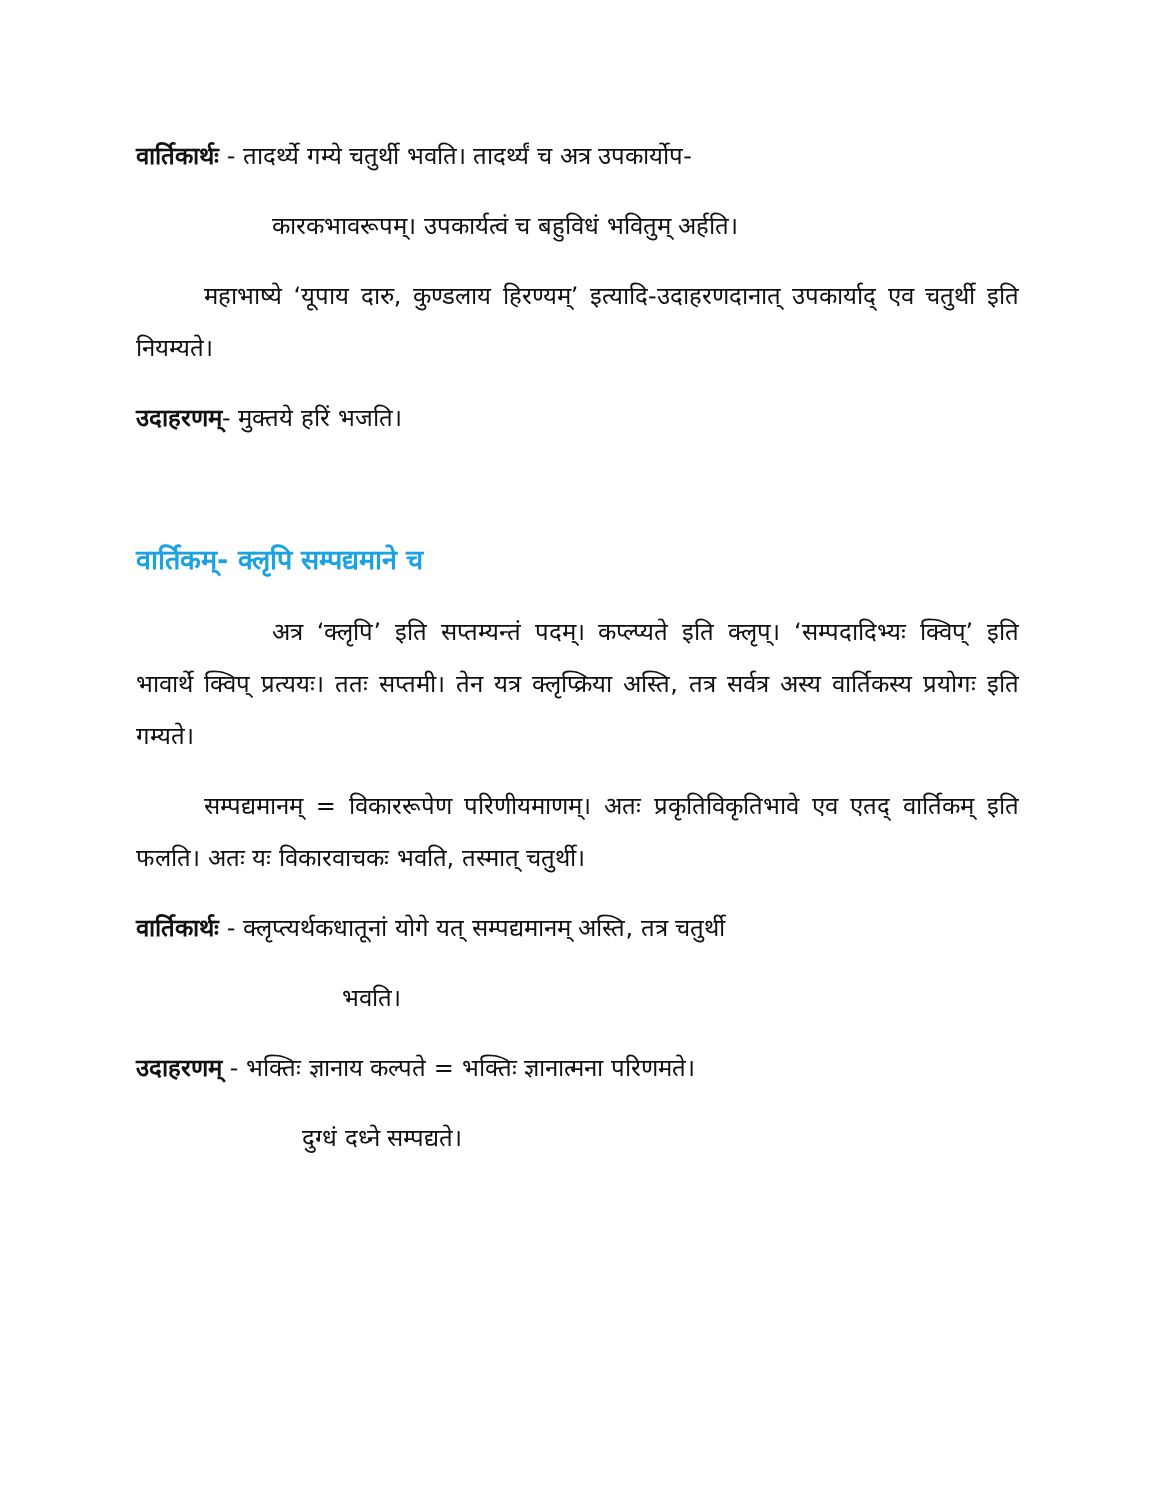वार्तिकार्थः - तादर्थ्ये गम्ये चतुर्थी भवति। तादर्थ्यं च अत्र उपकार्योप-
कारकभावरूपम्। उपकार्यत्वं च बहुविधं भवितुम् अर्हति।
महाभाष्ये ‘यूपाय दारु, कुण्डलाय हिरण्यम्’ इत्यादि-उदाहरणदानात् उपकार्याद् एव चतुर्थी इति नियम्यते।
उदाहरणम्- मुक्तये हरिं भजति।
वार्तिकम्- क्लृपि सम्पद्यमाने च
अत्र ‘क्लृपि’ इति सप्तम्यन्तं पदम्। कप्ल्प्यते इति क्लृप्। ‘सम्पदादिभ्यः क्विप्’ इति भावार्थे क्विप् प्रत्ययः। ततः सप्तमी। तेन यत्र क्लृप्क्रिया अस्ति, तत्र सर्वत्र अस्य वार्तिकस्य प्रयोगः इति गम्यते।
सम्पद्यमानम् = विकाररूपेण परिणीयमाणम्। अतः प्रकृतिविकृतिभावे एव एतद् वार्तिकम् इति फलति। अतः यः विकारवाचकः भवति, तस्मात् चतुर्थी।
वार्तिकार्थः - क्लृप्त्यर्थकधातूनां योगे यत् सम्पद्यमानम् अस्ति, तत्र चतुर्थी
भवति।
उदाहरणम् - भक्तिः ज्ञानाय कल्पते = भक्तिः ज्ञानात्मना परिणमते।
दुग्धं दध्ने सम्पद्यते।